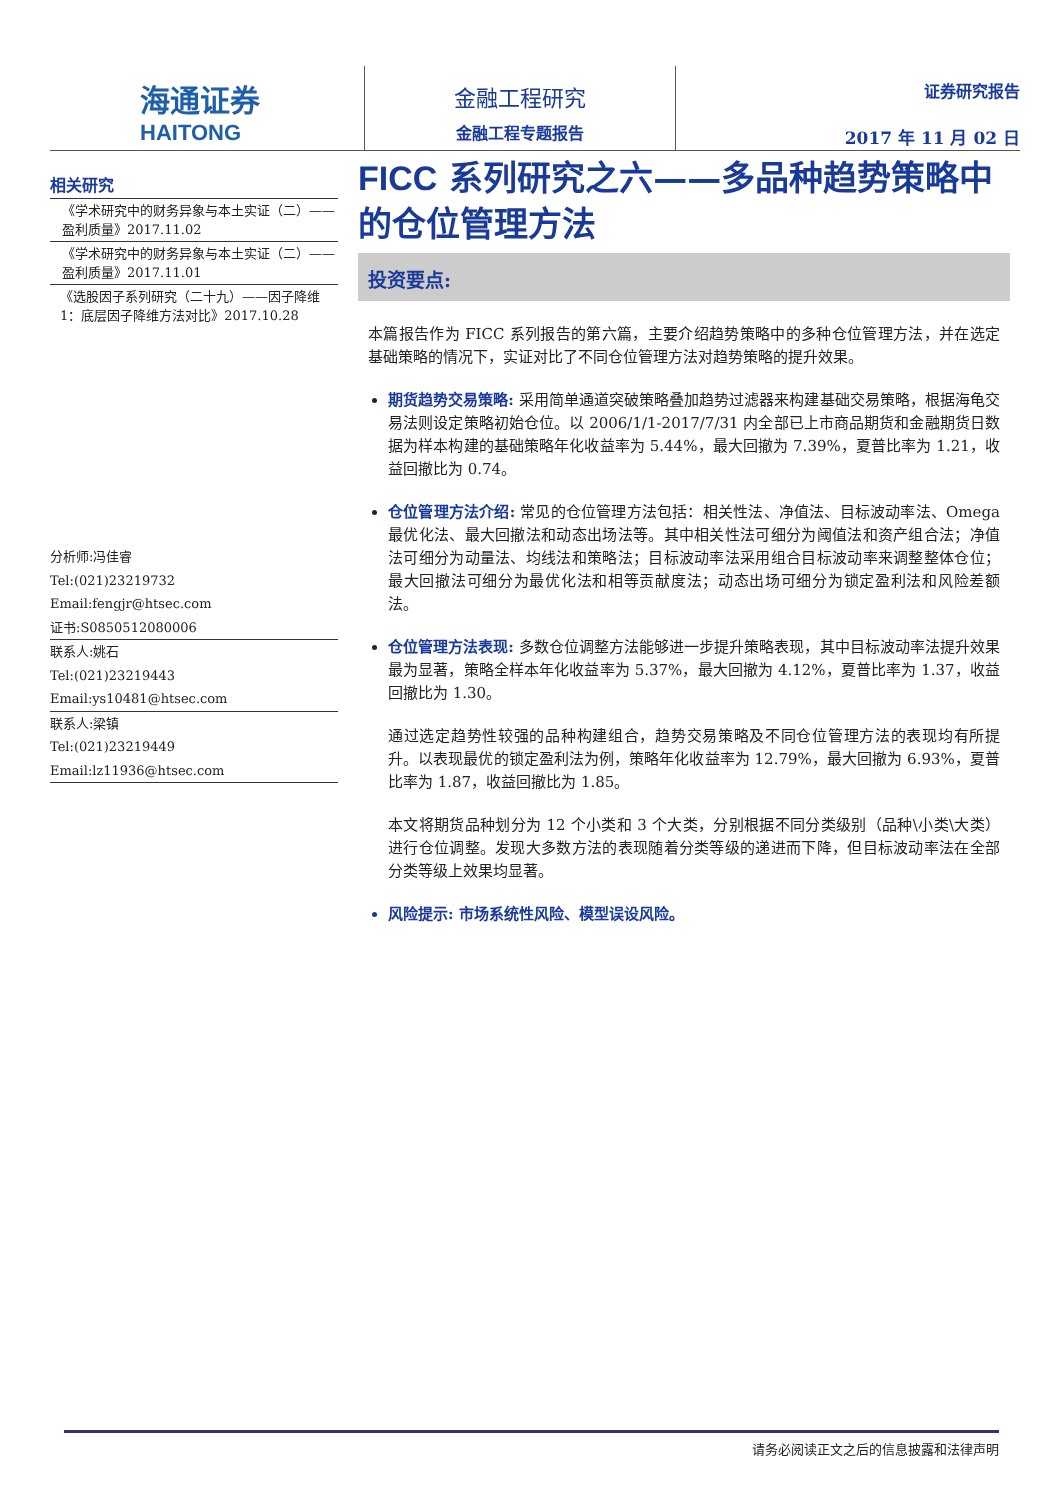海通证券
HAITONG
金融工程研究
金融工程专题报告
证券研究报告
2017 年 11 月 02 日
相关研究
《学术研究中的财务异象与本土实证（二）——盈利质量》2017.11.02
《学术研究中的财务异象与本土实证（二）——盈利质量》2017.11.01
《选股因子系列研究（二十九）——因子降维 1：底层因子降维方法对比》2017.10.28
分析师:冯佳睿
Tel:(021)23219732
Email:fengjr@htsec.com
证书:S0850512080006
联系人:姚石
Tel:(021)23219443
Email:ys10481@htsec.com
联系人:梁镇
Tel:(021)23219449
Email:lz11936@htsec.com
FICC 系列研究之六——多品种趋势策略中的仓位管理方法
投资要点:
本篇报告作为 FICC 系列报告的第六篇，主要介绍趋势策略中的多种仓位管理方法，并在选定基础策略的情况下，实证对比了不同仓位管理方法对趋势策略的提升效果。
期货趋势交易策略: 采用简单通道突破策略叠加趋势过滤器来构建基础交易策略，根据海龟交易法则设定策略初始仓位。以 2006/1/1-2017/7/31 内全部已上市商品期货和金融期货日数据为样本构建的基础策略年化收益率为 5.44%，最大回撤为 7.39%，夏普比率为 1.21，收益回撤比为 0.74。
仓位管理方法介绍: 常见的仓位管理方法包括：相关性法、净值法、目标波动率法、Omega 最优化法、最大回撤法和动态出场法等。其中相关性法可细分为阈值法和资产组合法；净值法可细分为动量法、均线法和策略法；目标波动率法采用组合目标波动率来调整整体仓位；最大回撤法可细分为最优化法和相等贡献度法；动态出场可细分为锁定盈利法和风险差额法。
仓位管理方法表现: 多数仓位调整方法能够进一步提升策略表现，其中目标波动率法提升效果最为显著，策略全样本年化收益率为 5.37%，最大回撤为 4.12%，夏普比率为 1.37，收益回撤比为 1.30。
通过选定趋势性较强的品种构建组合，趋势交易策略及不同仓位管理方法的表现均有所提升。以表现最优的锁定盈利法为例，策略年化收益率为 12.79%，最大回撤为 6.93%，夏普比率为 1.87，收益回撤比为 1.85。
本文将期货品种划分为 12 个小类和 3 个大类，分别根据不同分类级别（品种\小类\大类）进行仓位调整。发现大多数方法的表现随着分类等级的递进而下降，但目标波动率法在全部分类等级上效果均显著。
风险提示: 市场系统性风险、模型误设风险。
请务必阅读正文之后的信息披露和法律声明